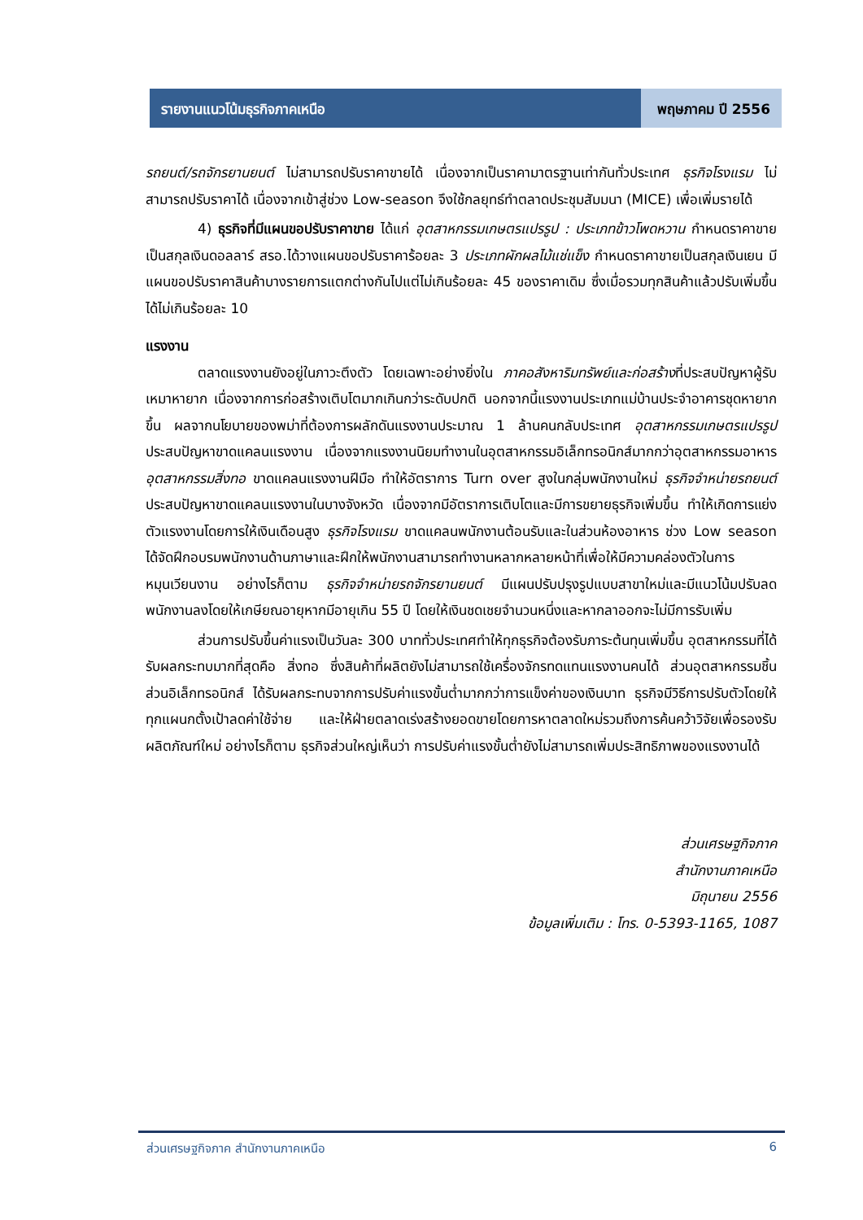รายงานแนวโน้มธุรกิจภาคเหนือ พฤษภาคม ปี 2556
รถยนต์/รถจักรยานยนต์ ไม่สามารถปรับราคาขายได้ เนื่องจากเป็นราคามาตรฐานเท่ากันทั่วประเทศ ธุรกิจโรงแรม ไม่สามารถปรับราคาได้ เนื่องจากเข้าสู่ช่วง Low-season จึงใช้กลยุทธ์ทำตลาดประชุมสัมมนา (MICE) เพื่อเพิ่มรายได้
4) ธุรกิจที่มีแผนขอปรับราคาขาย ได้แก่ อุตสาหกรรมเกษตรแปรรูป : ประเภทข้าวโพดหวาน กำหนดราคาขายเป็นสกุลเงินดอลลาร์ สรอ.ได้วางแผนขอปรับราคาร้อยละ 3 ประเภทผักผลไม้แช่แข็ง กำหนดราคาขายเป็นสกุลเงินเยน มีแผนขอปรับราคาสินค้าบางรายการแตกต่างกันไปแต่ไม่เกินร้อยละ 45 ของราคาเดิม ซึ่งเมื่อรวมทุกสินค้าแล้วปรับเพิ่มขึ้นได้ไม่เกินร้อยละ 10
แรงงาน
ตลาดแรงงานยังอยู่ในภาวะตึงตัว โดยเฉพาะอย่างยิ่งใน ภาคอสังหาริมทรัพย์และก่อสร้างที่ประสบปัญหาผู้รับเหมาหายาก เนื่องจากการก่อสร้างเติบโตมากเกินกว่าระดับปกติ นอกจากนี้แรงงานประเภทแม่บ้านประจำอาคารชุดหายากขึ้น ผลจากนโยบายของพม่าที่ต้องการผลักดันแรงงานประมาณ 1 ล้านคนกลับประเทศ อุตสาหกรรมเกษตรแปรรูป ประสบปัญหาขาดแคลนแรงงาน เนื่องจากแรงงานนิยมทำงานในอุตสาหกรรมอิเล็กทรอนิกส์มากกว่าอุตสาหกรรมอาหาร อุตสาหกรรมสิ่งทอ ขาดแคลนแรงงานฝีมือ ทำให้อัตราการ Turn over สูงในกลุ่มพนักงานใหม่ ธุรกิจจำหน่ายรถยนต์ ประสบปัญหาขาดแคลนแรงงานในบางจังหวัด เนื่องจากมีอัตราการเติบโตและมีการขยายธุรกิจเพิ่มขึ้น ทำให้เกิดการแย่งตัวแรงงานโดยการให้เงินเดือนสูง ธุรกิจโรงแรม ขาดแคลนพนักงานต้อนรับและในส่วนห้องอาหาร ช่วง Low season ได้จัดฝึกอบรมพนักงานด้านภาษาและฝึกให้พนักงานสามารถทำงานหลากหลายหน้าที่เพื่อให้มีความคล่องตัวในการหมุนเวียนงาน อย่างไรก็ตาม ธุรกิจจำหน่ายรถจักรยานยนต์ มีแผนปรับปรุงรูปแบบสาขาใหม่และมีแนวโน้มปรับลดพนักงานลงโดยให้เกษียณอายุหากมีอายุเกิน 55 ปี โดยให้เงินชดเชยจำนวนหนึ่งและหากลาออกจะไม่มีการรับเพิ่ม
ส่วนการปรับขึ้นค่าแรงเป็นวันละ 300 บาททั่วประเทศทำให้ทุกธุรกิจต้องรับภาระต้นทุนเพิ่มขึ้น อุตสาหกรรมที่ได้รับผลกระทบมากที่สุดคือ สิ่งทอ ซึ่งสินค้าที่ผลิตยังไม่สามารถใช้เครื่องจักรทดแทนแรงงานคนได้ ส่วนอุตสาหกรรมชิ้นส่วนอิเล็กทรอนิกส์ ได้รับผลกระทบจากการปรับค่าแรงขั้นต่ำมากกว่าการแข็งค่าของเงินบาท ธุรกิจมีวิธีการปรับตัวโดยให้ทุกแผนกตั้งเป้าลดค่าใช้จ่าย และให้ฝ่ายตลาดเร่งสร้างยอดขายโดยการหาตลาดใหม่รวมถึงการค้นคว้าวิจัยเพื่อรองรับผลิตภัณฑ์ใหม่ อย่างไรก็ตาม ธุรกิจส่วนใหญ่เห็นว่า การปรับค่าแรงขั้นต่ำยังไม่สามารถเพิ่มประสิทธิภาพของแรงงานได้
ส่วนเศรษฐกิจภาค
สำนักงานภาคเหนือ
มิถุนายน 2556
ข้อมูลเพิ่มเติม : โทร. 0-5393-1165, 1087
ส่วนเศรษฐกิจภาค สำนักงานภาคเหนือ 6